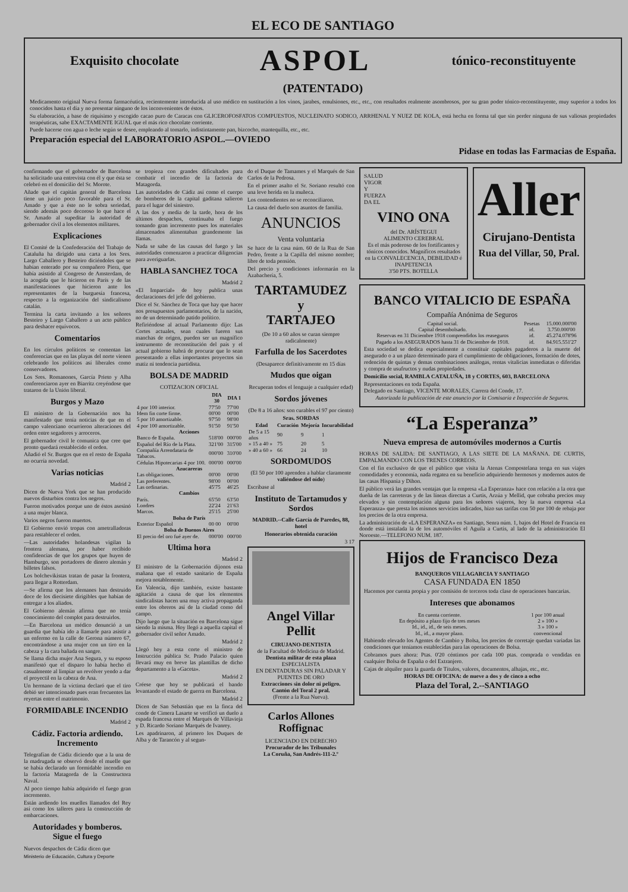EL ECO DE SANTIAGO
Exquisito chocolate ASPOL tónico-reconstituyente
(PATENTADO)
Medicamento original Nueva forma farmacéutica, recientemente introducida al uso médico en sustitución a los vinos, jarabes, emulsiones, etc., etc., con resultados realmente asombrosos, por su gran poder tónico-reconstituyente, muy superior a todos los conocidos hasta el día y no presentar ninguno de los inconvenientes de éstos.
Su elaboración, a base de riquísimo y escogido cacao puro de Caracas con GLICEROFOSFATOS COMPUESTOS, NUCLEINATO SODICO, ARRHENAL Y NUEZ DE KOLA, está hecha en forma tal que sin perder ninguna de sus valiosas propiedades terapéuticas, sabe EXACTAMENTE IGUAL que el más rico chocolate corriente.
Puede hacerse con agua o leche según se desee, empleando al tomarlo, indistintamente pan, bizcocho, mantequilla, etc., etc.
Preparación especial del LABORATORIO ASPOL.—OVIEDO
Pidase en todas las Farmacias de España.
confirmando que el gobernador de Barcelona ha solicitado una entrevista con él y que ésta se celebró en el domicilio del Sr. Morote.
Añade que el capitán general de Barcelona tiene un juicio poco favorable para el Sr. Amado y que a éste no le sobra seriedad, siendo además poco decoroso lo que hace el Sr. Amado al supeditar la autoridad de gobernador civil a los elementos militares.
Explicaciones
El Comité de la Confederación del Trabajo de Cataluña ha dirigido una carta a los Sres. Largo Caballero y Besteiro diciéndoles que se habían enterado por su compañero Piera, que había asistido al Congreso de Amsterdam, de la acogida que le hicieron en París y de las manifestaciones que hicieron ante los representantes de la burguesía francesa, respecto a la organización del sindicalismo catalán.
Termina la carta invitando a los señores Besteiro y Largo Caballero a un acto público para deshacer equívocos.
Comentarios
En los círculos políticos se comentan las conferencias que en las playas del norte vienen celebrando los políticos así liberales como conservadores.
Los Sres. Romanones, García Prieto y Alba conferenciaron ayer en Biarritz creyéndose que trataron de la Unión liberal.
Burgos y Mazo
El ministro de la Gobernación nos ha manifestado que tenía noticias de que en el campo valenciano ocurrieron alteraciones del orden entre segadores y arroceros.
El gobernador civil le comunica que cree que pronto quedará restablecido el orden.
Añadió el Sr. Burgos que en el resto de España no ocurría novedad.
Varias noticias
Madrid 2
Dicen de Nueva York que se han producido nuevos disturbios contra los negros.
Fueron motivados porque uno de éstos asesinó a una mujer blanca.
Varios negros fueron muertos.
El Gobierno envió tropas con ametralladoras para restablecer el orden.
—Las autoridades holandesas vigilan la frontera alemana, por haber recibido confidencias de que los grupos que huyen de Hamburgo, son portadores de dinero alemán y billetes falsos.
Los bolchevikistas tratan de pasar la frontera, para llegar a Rotterdam.
—Se afirma que los alemanes han destruido doce de los diecisiete dirigibles que habían de entregar a los aliados.
El Gobierno alemán afirma que no tenía conocimiento del complot para destruirlos.
—En Barcelona un médico denunció a un guardia que había ido a llamarle para asistir a un enfermo en la calle de Gerona número 67, encontrándose a una mujer con un tiro en la cabeza y la cara bañada en sangre.
Se llama dicha mujer Ana Segura, y su esposo manifestó que el disparo lo había hecho él casualmente al limpiar un revólver yendo a dar el proyectil en la cabeza de Ana.
Un hermano de la víctima declaró que el tiro debió ser intencionado pues eran frecuentes las reyertas entre el matrimonio.
FORMIDABLE INCENDIO
Madrid 2
Cádiz. Factoria ardiendo. Incremento
Telegrafían de Cádiz diciendo que a la una de la madrugada se observó desde el muelle que se había declarado un formidable incendio en la factoría Matagorda de la Constructora Naval.
Al poco tiempo había adquirido el fuego gran incremento.
Están ardiendo los muelles llamados del Rey así como los talleres para la construcción de embarcaciones.
Autoridades y bomberos. Sigue el fuego
Nuevos despachos de Cádiz dicen que
se tropieza con grandes dificultades para combatir el incendio de la factoría de Matagorda.
Las autoridades de Cádiz así como el cuerpo de bomberos de la capital gaditana salieron para el lugar del siniestro.
A las dos y media de la tarde, hora de los últimos despachos, continuaba el fuego tomando gran incremento pues los materiales almacenados alimentaban grandemente las llamas.
Nada se sabe de las causas del fuego y las autoridades comenzaron a practicar diligencias para averiguarlas.
HABLA SANCHEZ TOCA
Madrid 2
«El Imparcial» de hoy publica unas declaraciones del jefe del gobierno.
Dice el Sr. Sánchez de Toca que hay que hacer nos presupuestos parlamentarios, de la nación, no de un determinado patido político.
Refiriéndose al actual Parlamento dijo: Las Cortes actuales, sean cuales fueren sus manchas de origen, pueden ser un magnífico instrumento de reconstitución del país y el actual gobierno habrá de procurar que lo sean presentando a ellas importantes proyectos sin matiz ni tendencia partidista.
BOLSA DE MADRID
COTIZACION OFICIAL
| | DIA 30 | DIA 1 |
| --- | --- | --- |
| 4 por 100 interior. | 77'50 | 77'00 |
| Idem fin corte firme. | 00'00 | 00'00 |
| 5 por 10 amortizable. | 97'50 | 98'00 |
| 4 por 100 amortizable. | 91'50 | 91'50 |
| Acciones | | |
| Banco de España. | 518'00 | 000'00 |
| Español del Río de la Plata. | 321'00 | 315'00 |
| Compañía Arrendataria de Tabacos. | 000'00 | 310'00 |
| Cédulas Hipotecarias 4 por 100. | 000'00 | 000'00 |
| Azucareras | | |
| Las obligaciones. | 00'00 | 00'00 |
| Las preferentes. | 98'00 | 00'00 |
| Las ordinarias. | 45'75 | 46'25 |
| Cambios | | |
| París. | 65'50 | 63'50 |
| Londres | 22'24 | 21'63 |
| Marcos. | 25'15 | 25'00 |
| Bolsa de París | | |
| Exterior Español | 00 00 | 00'00 |
| Bolsa de Buenos Aires | | |
| El precio del oro fué ayer de. | 000'00 | 000'00 |
Ultima hora
Madrid 2
El ministro de la Gobernación díjonos esta mañana que el estado sanitario de España mejora notablemente.
En Valencia, dijo también, existe bastante agitación a causa de que los elementos sindicalistas hacen una muy activa propaganda entre los obreros así de la ciudad como del campo.
Dijo luego que la situación en Barcelona sigue siendo la misma. Hoy llegó a aquella capital el gobernador civil señor Amado.
Madrid 2
Llegó hoy a esta corte el ministro de Instrucción pública Sr. Prado Palacio quien llevará muy en breve las plantillas de dicho departamento a la «Gaceta».
Madrid 2
Créese que hoy se publicará el bando levantando el estado de guerra en Barcelona.
Madrid 2
Dicen de San Sebastián que en la finca del conde de Cimera Lasarte se verificó un duelo a espada francesa entre el Marqués de Villavieja y D. Ricardo Soriano Marqués de Ivanrey.
Les apadrinaron, al primero los Duques de Alba y de Tarancón y al segun-
do el Duque de Tamames y el Marqués de San Carlos de la Pedrosa.
En el primer asalto el Sr. Soriano resultó con una leve herida en la muñeca.
Los contendientes no se reconciliaron.
La causa del duelo son asuntos de familia.
ANUNCIOS
Venta voluntaria
Se hace de la casa núm. 60 de la Rua de San Pedro, frente a la Capilla del mismo nombre; libre de toda pensión.
Del precio y condiciones informarán en la Azabachería, 5.
TARTAMUDEZ
y
TARTAJEO
(De 10 a 60 años se curan siempre radicalmente)
Farfulla de los Sacerdotes
(Desaparece definitivamente en 15 días
Mudos que oigan
Recuperan todos el lenguaje a cualquier edad)
Sordos jóvenes
(De 8 a 16 años: son curables el 97 por ciento)
Sras. SORDAS
| Edad | Curación | Mejoría | Incurabilidad |
| --- | --- | --- | --- |
| De 5 a 15 años | 90 | 9 | 1 |
| » 15 a 40 » | 75 | 20 | 5 |
| » 40 a 60 » | 66 | 24 | 10 |
SORDOMUDOS
(El 50 por 100 aprenden a hablar claramente valiéndose del oído)
Escríbase al
Instituto de Tartamudos y Sordos
MADRID.--Calle García de Paredes, 88, hotel
Honorarios obtenida curación
3 17
Angel Villar Pellit
CIRUJANO-DENTISTA
de la Facultad de Medicina de Madrid.
Dentista militar de esta plaza
ESPECIALISTA
EN DENTADURAS SIN PALADAR Y PUENTES DE ORO
Extracciones sin dolor ni peligro.
Cantón del Toral 2 pral.
(Frente a la Rua Nueva).
Carlos Allones Roffignac
LICENCIADO EN DERECHO
Procurador de los Tribunales
La Coruña, San Andrés-111-2.º
SALUD
VIGOR
Y
FUERZA
DA EL
VINO ONA
del Dr. ARÍSTEGUI
ALIMENTO CEREBRAL
Es el más poderoso de los fortificantes y tónicos conocidos. Magníficos resultados en la CONVALECENCIA, DEBILIDAD é INAPETENCIA
3'50 PTS. BOTELLA
Aller
Cirujano-Dentista
Rua del Villar, 50, Pral.
BANCO VITALICIO DE ESPAÑA
Compañía Anónima de Seguros
| Capital social. | Pesetas | 15.000.000'00 |
| Capital desembolsado. | id. | 3.750.000'00 |
| Reservas en 31 Diciembre 1918 comprendidos los reaseguros | id. | 45.274.078'96 |
| Pagado a los ASEGURADOS hasta 31 de Diciembre de 1918. | id. | 84.915.551'27 |
Esta sociedad se dedica especialmente a constituir capitales pagaderos a la muerte del asegurado o a un plazo determinado para el cumplimiento de obligaciones, formación de dotes, redención de quintas y demas combinaciones análogas, rentas vitalicias inmediatas o diferidas y compra de usufructos y nudas propiedades.
Domicilio social, RAMBLA CATALUÑA, 18 y CORTES, 603, BARCELONA
Representaciones en toda España.
Delegado en Santiago, VICENTE MORALES, Carrera del Conde, 17.
Autorizada la publicación de este anuncio por la Comisaría e Inspección de Seguros.
“La Esperanza”
Nueva empresa de automóviles modernos a Curtis
HORAS DE SALIDA: DE SANTIAGO, A LAS SIETE DE LA MAÑANA. DE CURTIS, EMPALMANDO CON LOS TRENES CORREOS.
Con el fin exclusivo de que el público que visita la Atenas Compostelana tenga en sus viajes comodidades y economía, nada regatea en su beneficio adquiriendo hermosos y modernos autos de las casas Hispania y Dihon.
El público verá las grandes ventajas que la empresa «La Esperanza» hace con relación a la otra que dueña de las carreteras y de las líneas directas a Curtis, Arzúa y Mellid, que cobraba precios muy elevados y sin contemplación alguna para los señores viajeros, hoy la nueva empresa «La Esperanza» que presta los mismos servicios indicados, hizo sus tarifas con 50 por 100 de rebaja por los precios de la otra empresa.
La administración de «LA ESPERANZA» en Santiago, Senra núm. 1, bajos del Hotel de Francia en donde está instalada la de los automóviles el Aguila a Curtis, al lado de la administración El Noroeste.—TELEFONO NUM. 187.
Hijos de Francisco Deza
BANQUEROS VILLAGARCIA Y SANTIAGO
CASA FUNDADA EN 1850
Hacemos por cuenta propia y por comisión de terceros toda clase de operaciones bancarias.
Intereses que abonamos
| En cuenta corriente. | 1 por 100 anual |
| En depósito a plazo fijo de tres meses | 2 » 100 » |
| Id., id., id., de seis meses. | 3 » 100 » |
| Id., id., a mayor plazo. | convencional |
Habiendo elevado los Agentes de Cambio y Bolsa, los precios de corretaje quedan variadas las condiciones que teníamos establecidas para las operaciones de Bolsa.
Cobramos pues ahora: Ptas. 0'20 céntimos por cada 100 ptas. comprada o vendidas en cualquier Bolsa de España o del Extranjero.
Cajas de alquiler para la guarda de Títulos, valores, documentos, alhajas, etc., etc.
HORAS DE OFICINA: de nueve a dos y de cinco a ocho
Plaza del Toral, 2.--SANTIAGO
Ministerio de Educación, Cultura y Deporte